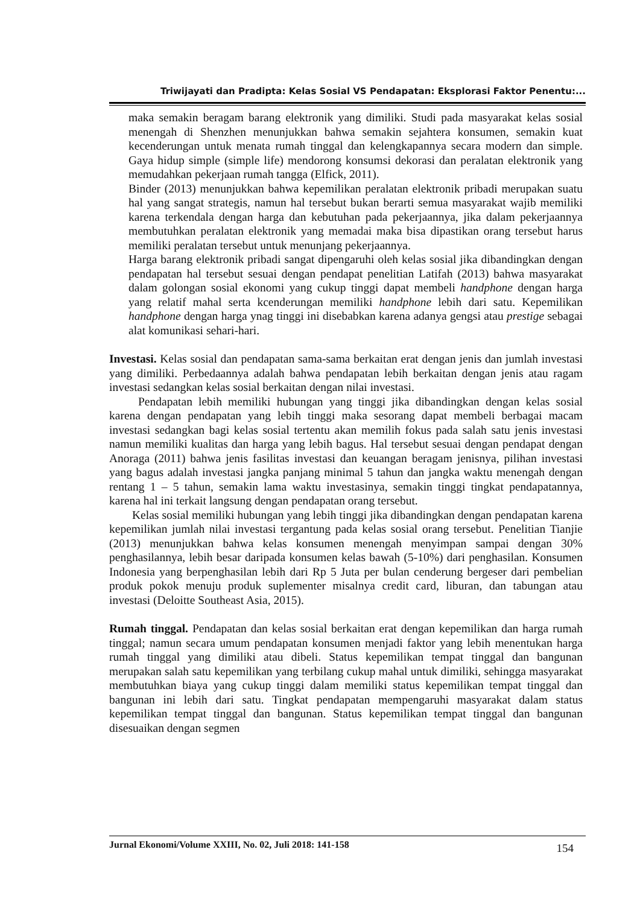Triwijayati dan Pradipta: Kelas Sosial VS Pendapatan: Eksplorasi Faktor Penentu:...
maka semakin beragam barang elektronik yang dimiliki. Studi pada masyarakat kelas sosial menengah di Shenzhen menunjukkan bahwa semakin sejahtera konsumen, semakin kuat kecenderungan untuk menata rumah tinggal dan kelengkapannya secara modern dan simple. Gaya hidup simple (simple life) mendorong konsumsi dekorasi dan peralatan elektronik yang memudahkan pekerjaan rumah tangga (Elfick, 2011).
Binder (2013) menunjukkan bahwa kepemilikan peralatan elektronik pribadi merupakan suatu hal yang sangat strategis, namun hal tersebut bukan berarti semua masyarakat wajib memiliki karena terkendala dengan harga dan kebutuhan pada pekerjaannya, jika dalam pekerjaannya membutuhkan peralatan elektronik yang memadai maka bisa dipastikan orang tersebut harus memiliki peralatan tersebut untuk menunjang pekerjaannya.
Harga barang elektronik pribadi sangat dipengaruhi oleh kelas sosial jika dibandingkan dengan pendapatan hal tersebut sesuai dengan pendapat penelitian Latifah (2013) bahwa masyarakat dalam golongan sosial ekonomi yang cukup tinggi dapat membeli handphone dengan harga yang relatif mahal serta kcenderungan memiliki handphone lebih dari satu. Kepemilikan handphone dengan harga ynag tinggi ini disebabkan karena adanya gengsi atau prestige sebagai alat komunikasi sehari-hari.
Investasi. Kelas sosial dan pendapatan sama-sama berkaitan erat dengan jenis dan jumlah investasi yang dimiliki. Perbedaannya adalah bahwa pendapatan lebih berkaitan dengan jenis atau ragam investasi sedangkan kelas sosial berkaitan dengan nilai investasi.
Pendapatan lebih memiliki hubungan yang tinggi jika dibandingkan dengan kelas sosial karena dengan pendapatan yang lebih tinggi maka sesorang dapat membeli berbagai macam investasi sedangkan bagi kelas sosial tertentu akan memilih fokus pada salah satu jenis investasi namun memiliki kualitas dan harga yang lebih bagus. Hal tersebut sesuai dengan pendapat dengan Anoraga (2011) bahwa jenis fasilitas investasi dan keuangan beragam jenisnya, pilihan investasi yang bagus adalah investasi jangka panjang minimal 5 tahun dan jangka waktu menengah dengan rentang 1 – 5 tahun, semakin lama waktu investasinya, semakin tinggi tingkat pendapatannya, karena hal ini terkait langsung dengan pendapatan orang tersebut.
Kelas sosial memiliki hubungan yang lebih tinggi jika dibandingkan dengan pendapatan karena kepemilikan jumlah nilai investasi tergantung pada kelas sosial orang tersebut. Penelitian Tianjie (2013) menunjukkan bahwa kelas konsumen menengah menyimpan sampai dengan 30% penghasilannya, lebih besar daripada konsumen kelas bawah (5-10%) dari penghasilan. Konsumen Indonesia yang berpenghasilan lebih dari Rp 5 Juta per bulan cenderung bergeser dari pembelian produk pokok menuju produk suplementer misalnya credit card, liburan, dan tabungan atau investasi (Deloitte Southeast Asia, 2015).
Rumah tinggal. Pendapatan dan kelas sosial berkaitan erat dengan kepemilikan dan harga rumah tinggal; namun secara umum pendapatan konsumen menjadi faktor yang lebih menentukan harga rumah tinggal yang dimiliki atau dibeli. Status kepemilikan tempat tinggal dan bangunan merupakan salah satu kepemilikan yang terbilang cukup mahal untuk dimiliki, sehingga masyarakat membutuhkan biaya yang cukup tinggi dalam memiliki status kepemilikan tempat tinggal dan bangunan ini lebih dari satu. Tingkat pendapatan mempengaruhi masyarakat dalam status kepemilikan tempat tinggal dan bangunan. Status kepemilikan tempat tinggal dan bangunan disesuaikan dengan segmen
Jurnal Ekonomi/Volume XXIII, No. 02, Juli 2018: 141-158 154